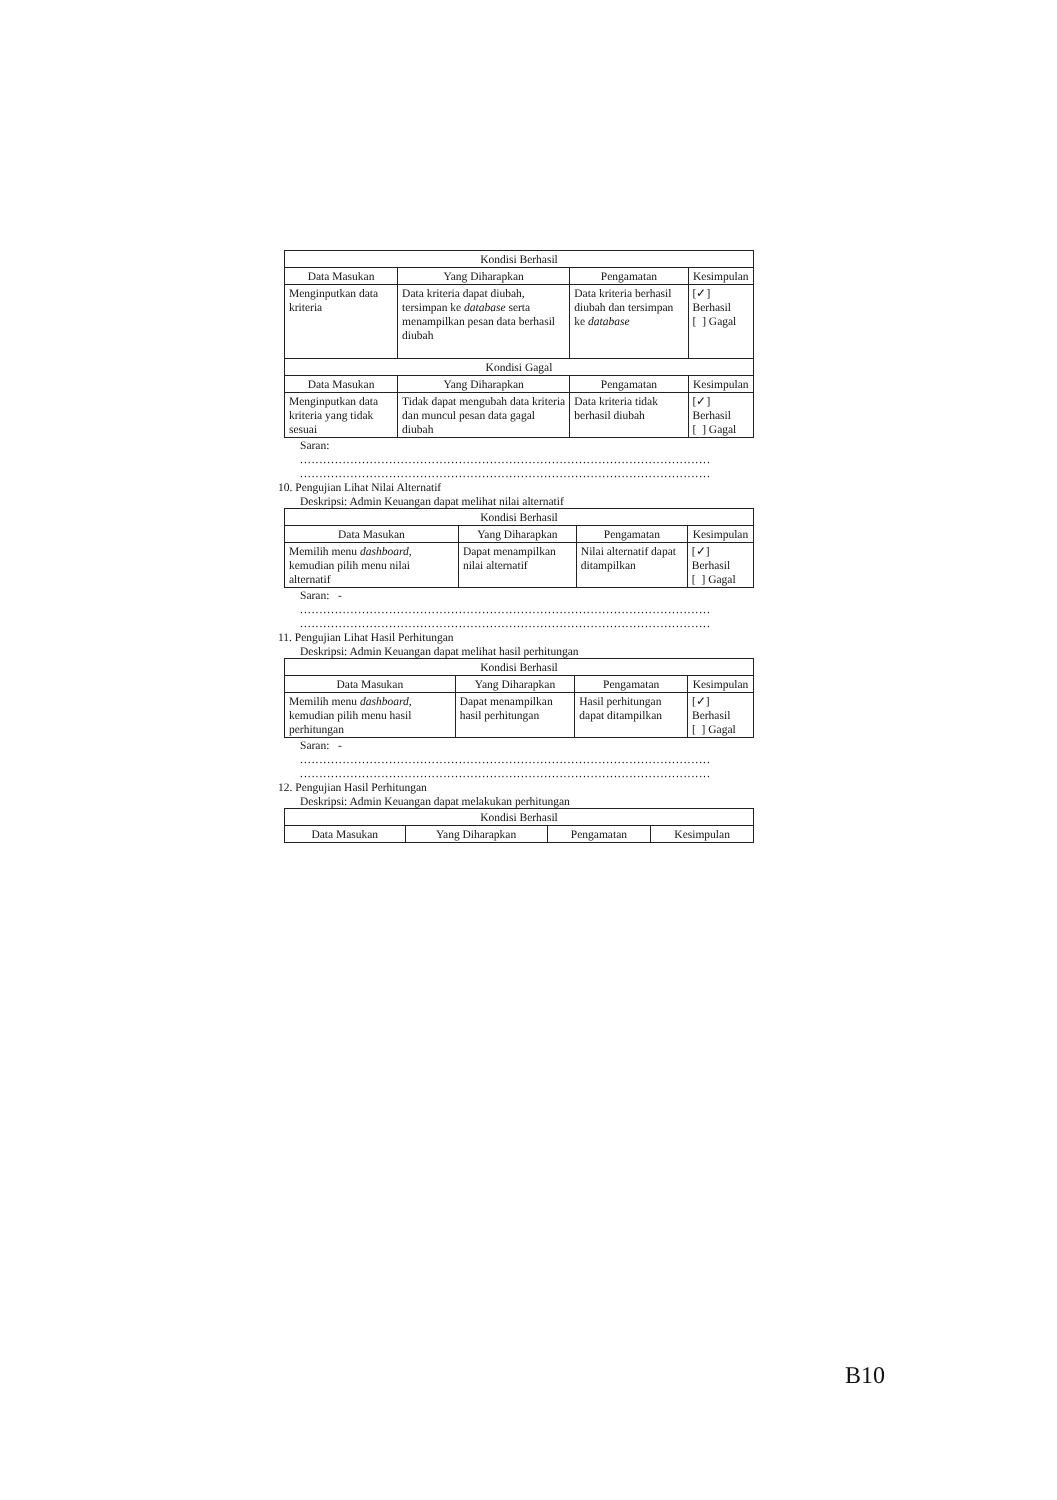| Kondisi Berhasil | | | |
| --- | --- | --- | --- |
| Data Masukan | Yang Diharapkan | Pengamatan | Kesimpulan |
| Menginputkan data kriteria | Data kriteria dapat diubah, tersimpan ke database serta menampilkan pesan data berhasil diubah | Data kriteria berhasil diubah dan tersimpan ke database | [✓] Berhasil [ ] Gagal |
| Kondisi Gagal | | | |
| Data Masukan | Yang Diharapkan | Pengamatan | Kesimpulan |
| Menginputkan data kriteria yang tidak sesuai | Tidak dapat mengubah data kriteria dan muncul pesan data gagal diubah | Data kriteria tidak berhasil diubah | [✓] Berhasil [ ] Gagal |
Saran:
..........................................................................................................
..........................................................................................................
10. Pengujian Lihat Nilai Alternatif
Deskripsi: Admin Keuangan dapat melihat nilai alternatif
| Kondisi Berhasil | | | |
| --- | --- | --- | --- |
| Data Masukan | Yang Diharapkan | Pengamatan | Kesimpulan |
| Memilih menu dashboard , kemudian pilih menu nilai alternatif | Dapat menampilkan nilai alternatif | Nilai alternatif dapat ditampilkan | [✓] Berhasil [ ] Gagal |
Saran: -
..........................................................................................................
..........................................................................................................
11. Pengujian Lihat Hasil Perhitungan
Deskripsi: Admin Keuangan dapat melihat hasil perhitungan
| Kondisi Berhasil | | | |
| --- | --- | --- | --- |
| Data Masukan | Yang Diharapkan | Pengamatan | Kesimpulan |
| Memilih menu dashboard , kemudian pilih menu hasil perhitungan | Dapat menampilkan hasil perhitungan | Hasil perhitungan dapat ditampilkan | [✓] Berhasil [ ] Gagal |
Saran: -
..........................................................................................................
..........................................................................................................
12. Pengujian Hasil Perhitungan
Deskripsi: Admin Keuangan dapat melakukan perhitungan
| Kondisi Berhasil | | | |
| --- | --- | --- | --- |
| Data Masukan | Yang Diharapkan | Pengamatan | Kesimpulan |
B10